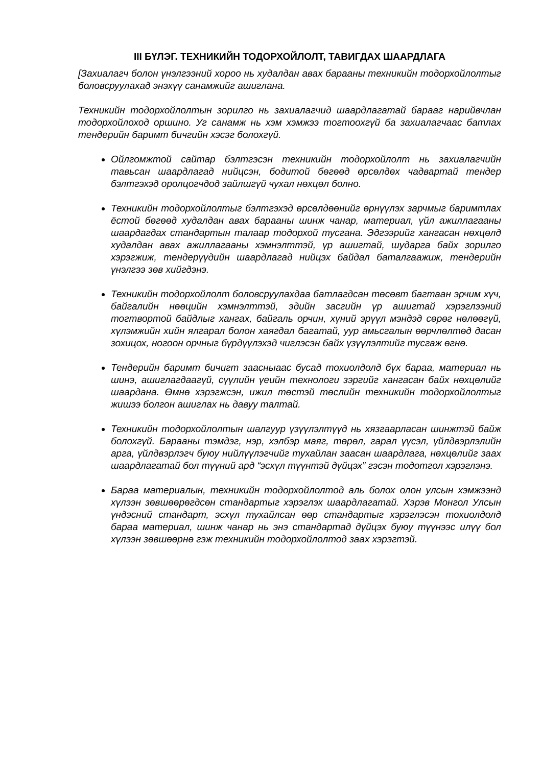III БҮЛЭГ. ТЕХНИКИЙН ТОДОРХОЙЛОЛТ, ТАВИГДАХ ШААРДЛАГА
[Захиалагч болон үнэлгээний хороо нь худалдан авах барааны техникийн тодорхойлолтыг боловсруулахад энэхүү санамжийг ашиглана.
Техникийн тодорхойлолтын зорилго нь захиалагчид шаардлагатай барааг нарийвчлан тодорхойлоход оршино. Уг санамж нь хэм хэмжээ тогтоохгүй ба захиалагчаас батлах тендерийн баримт бичгийн хэсэг болохгүй.
Ойлгомжтой сайтар бэлтгэсэн техникийн тодорхойлолт нь захиалагчийн тавьсан шаардлагад нийцсэн, бодитой бөгөөд өрсөлдөх чадвартай тендер бэлтгэхэд оролцогчдод зайлшгүй чухал нөхцөл болно.
Техникийн тодорхойлолтыг бэлтгэхэд өрсөлдөөнийг өрнүүлэх зарчмыг баримтлах ёстой бөгөөд худалдан авах барааны шинж чанар, материал, үйл ажиллагааны шаардагдах стандартын талаар тодорхой тусгана. Эдгээрийг хангасан нөхцөлд худалдан авах ажиллагааны хэмнэлттэй, үр ашигтай, шударга байх зорилго хэрэгжиж, тендерүүдийн шаардлагад нийцэх байдал баталгаажиж, тендерийн үнэлгээ зөв хийгдэнэ.
Техникийн тодорхойлолт боловсруулахдаа батлагдсан төсөвт багтаан эрчим хүч, байгалийн нөөцийн хэмнэлттэй, эдийн засгийн үр ашигтай хэрэглээний тогтвортой байдлыг хангах, байгаль орчин, хүний эрүүл мэндэд сөрөг нөлөөгүй, хүлэмжийн хийн ялгарал болон хаягдал багатай, уур амьсгалын өөрчлөлтөд дасан зохицох, ногоон орчныг бүрдүүлэхэд чиглэсэн байх үзүүлэлтийг тусгаж өгнө.
Тендерийн баримт бичигт заасныаас бусад тохиолдолд бүх бараа, материал нь шинэ, ашиглагдаагүй, сүүлийн үеийн технологи зэргийг хангасан байх нөхцөлийг шаардана. Өмнө хэрэгжсэн, ижил төстэй төслийн техникийн тодорхойлолтыг жишээ болгон ашиглах нь давуу талтай.
Техникийн тодорхойлолтын шалгуур үзүүлэлтүүд нь хязгаарласан шинжтэй байж болохгүй. Барааны тэмдэг, нэр, хэлбэр маяг, төрөл, гарал үүсэл, үйлдвэрлэлийн арга, үйлдвэрлэгч буюу нийлүүлэгчийг тухайлан заасан шаардлага, нөхцөлийг заах шаардлагатай бол түүний ард “эсхүл түүнтэй дүйцэх” гэсэн тодотгол хэрэглэнэ.
Бараа материалын, техникийн тодорхойлолтод аль болох олон улсын хэмжээнд хүлээн зөвшөөрөгдсөн стандартыг хэрэглэх шаардлагатай. Хэрэв Монгол Улсын үндэсний стандарт, эсхүл тухайлсан өөр стандартыг хэрэглэсэн тохиолдолд бараа материал, шинж чанар нь энэ стандартад дүйцэх буюу түүнээс илүү бол хүлээн зөвшөөрнө гэж техникийн тодорхойлолтод заах хэрэгтэй.